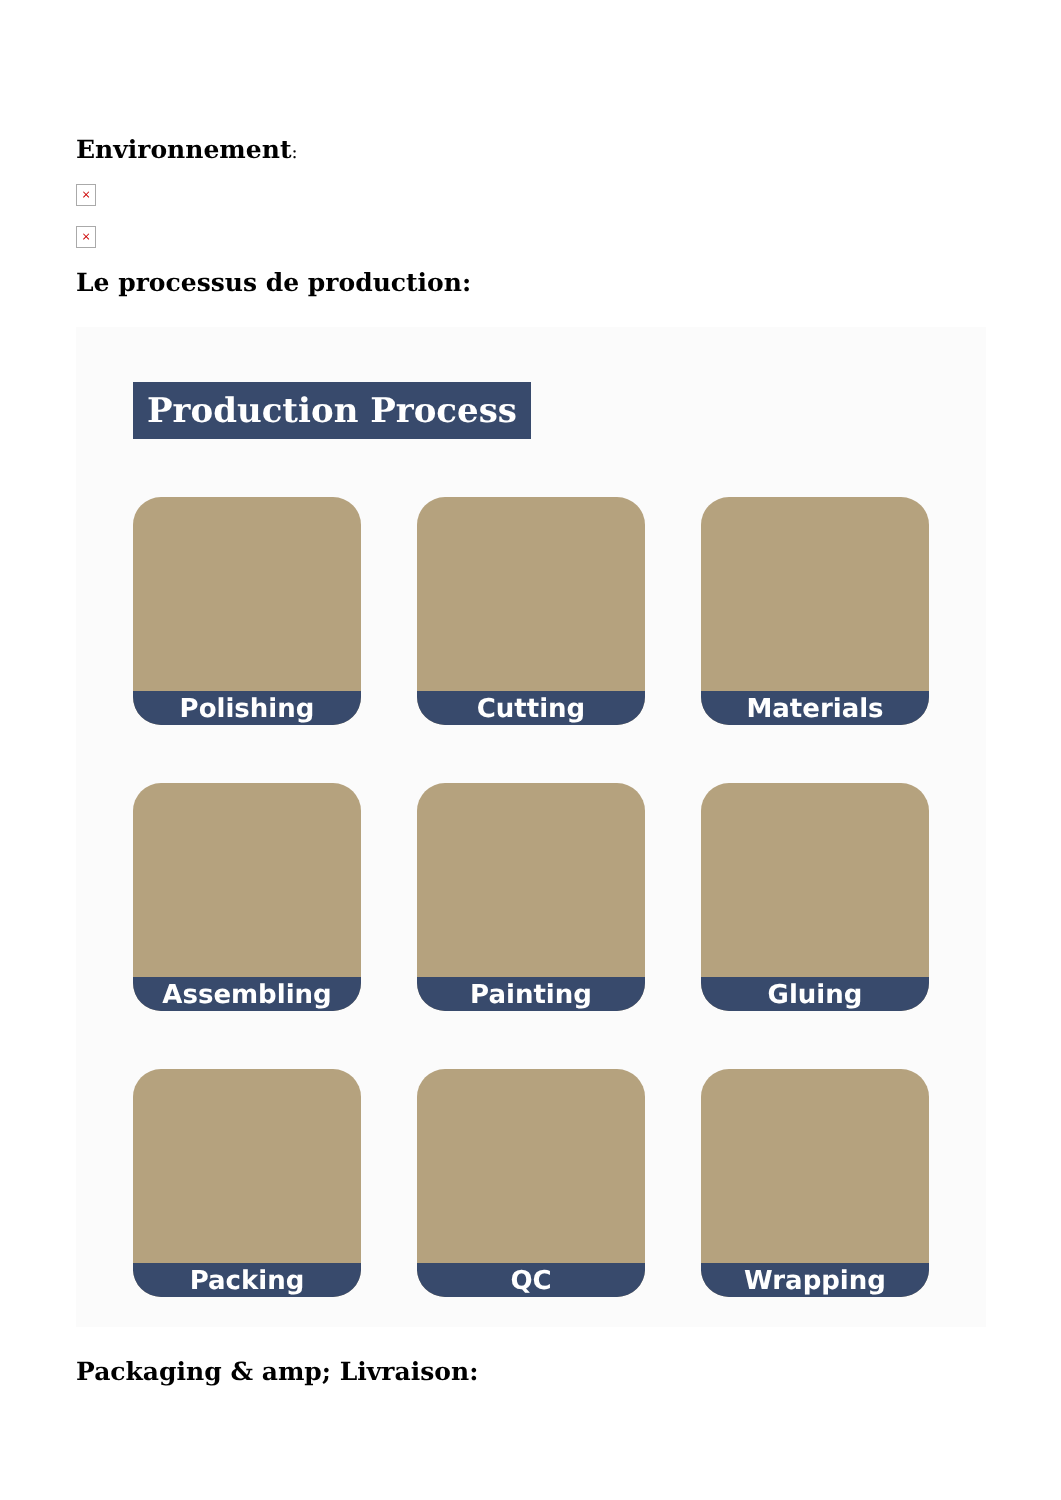Environnement:
×
×
Le processus de production:
Production Process
Polishing
Cutting
Materials
Assembling
Painting
Gluing
Packing
QC
Wrapping
Packaging & amp; Livraison: